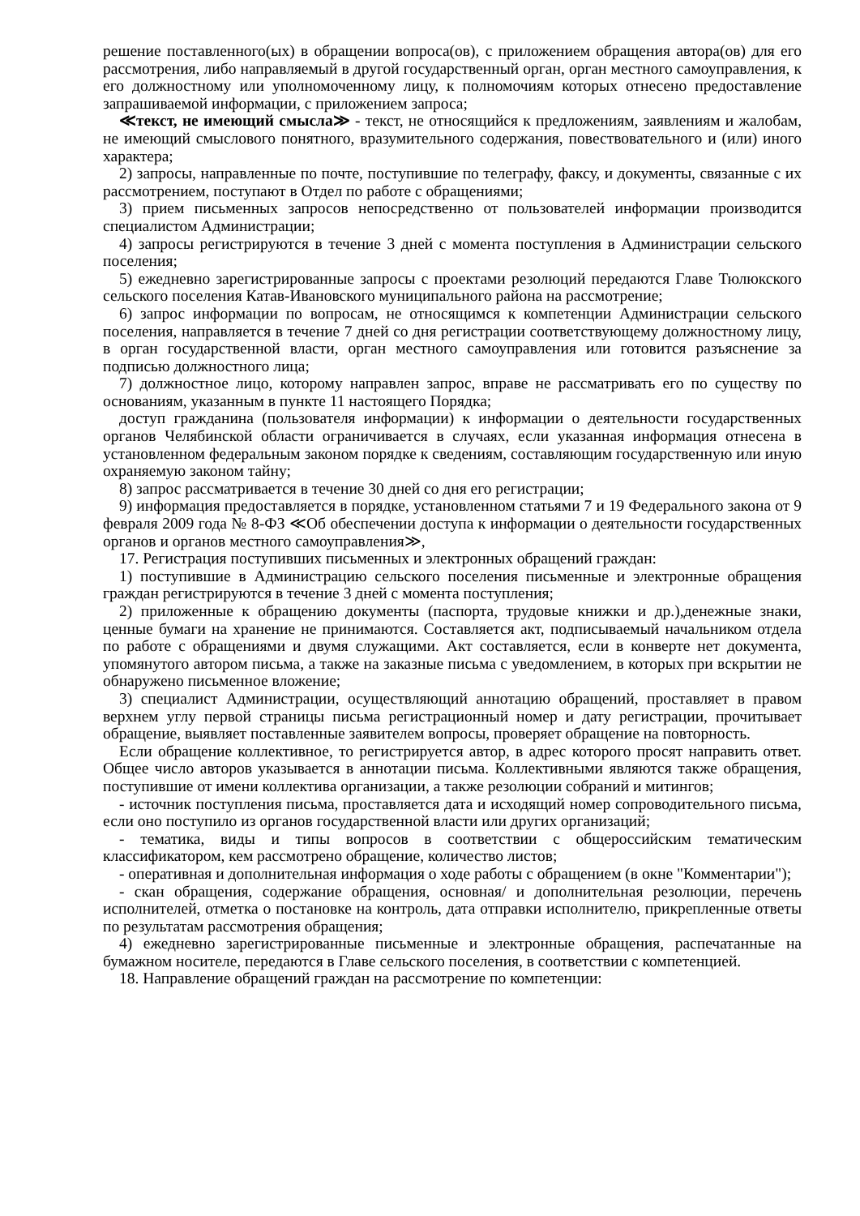решение поставленного(ых) в обращении вопроса(ов), с приложением обращения автора(ов) для его рассмотрения, либо направляемый в другой государственный орган, орган местного самоуправления, к его должностному или уполномоченному лицу, к полномочиям которых отнесено предоставление запрашиваемой информации, с приложением запроса;
≪текст, не имеющий смысла≫ - текст, не относящийся к предложениям, заявлениям и жалобам, не имеющий смыслового понятного, вразумительного содержания, повествовательного и (или) иного характера;
2) запросы, направленные по почте, поступившие по телеграфу, факсу, и документы, связанные с их рассмотрением, поступают в Отдел по работе с обращениями;
3) прием письменных запросов непосредственно от пользователей информации производится специалистом Администрации;
4) запросы регистрируются в течение 3 дней с момента поступления в Администрации сельского поселения;
5) ежедневно зарегистрированные запросы с проектами резолюций передаются Главе Тюлюкского сельского поселения Катав-Ивановского муниципального района на рассмотрение;
6) запрос информации по вопросам, не относящимся к компетенции Администрации сельского поселения, направляется в течение 7 дней со дня регистрации соответствующему должностному лицу, в орган государственной власти, орган местного самоуправления или готовится разъяснение за подписью должностного лица;
7) должностное лицо, которому направлен запрос, вправе не рассматривать его по существу по основаниям, указанным в пункте 11 настоящего Порядка;
доступ гражданина (пользователя информации) к информации о деятельности государственных органов Челябинской области ограничивается в случаях, если указанная информация отнесена в установленном федеральным законом порядке к сведениям, составляющим государственную или иную охраняемую законом тайну;
8) запрос рассматривается в течение 30 дней со дня его регистрации;
9) информация предоставляется в порядке, установленном статьями 7 и 19 Федерального закона от 9 февраля 2009 года № 8-ФЗ ≪Об обеспечении доступа к информации о деятельности государственных органов и органов местного самоуправления≫,
17. Регистрация поступивших письменных и электронных обращений граждан:
1) поступившие в Администрацию сельского поселения письменные и электронные обращения граждан регистрируются в течение 3 дней с момента поступления;
2) приложенные к обращению документы (паспорта, трудовые книжки и др.),денежные знаки, ценные бумаги на хранение не принимаются. Составляется акт, подписываемый начальником отдела по работе с обращениями и двумя служащими. Акт составляется, если в конверте нет документа, упомянутого автором письма, а также на заказные письма с уведомлением, в которых при вскрытии не обнаружено письменное вложение;
3) специалист Администрации, осуществляющий аннотацию обращений, проставляет в правом верхнем углу первой страницы письма регистрационный номер и дату регистрации, прочитывает обращение, выявляет поставленные заявителем вопросы, проверяет обращение на повторность.
Если обращение коллективное, то регистрируется автор, в адрес которого просят направить ответ. Общее число авторов указывается в аннотации письма. Коллективными являются также обращения, поступившие от имени коллектива организации, а также резолюции собраний и митингов;
- источник поступления письма, проставляется дата и исходящий номер сопроводительного письма, если оно поступило из органов государственной власти или других организаций;
- тематика, виды и типы вопросов в соответствии с общероссийским тематическим классификатором, кем рассмотрено обращение, количество листов;
- оперативная и дополнительная информация о ходе работы с обращением (в окне "Комментарии");
- скан обращения, содержание обращения, основная/ и дополнительная резолюции, перечень исполнителей, отметка о постановке на контроль, дата отправки исполнителю, прикрепленные ответы по результатам рассмотрения обращения;
4) ежедневно зарегистрированные письменные и электронные обращения, распечатанные на бумажном носителе, передаются в Главе сельского поселения, в соответствии с компетенцией.
18. Направление обращений граждан на рассмотрение по компетенции: